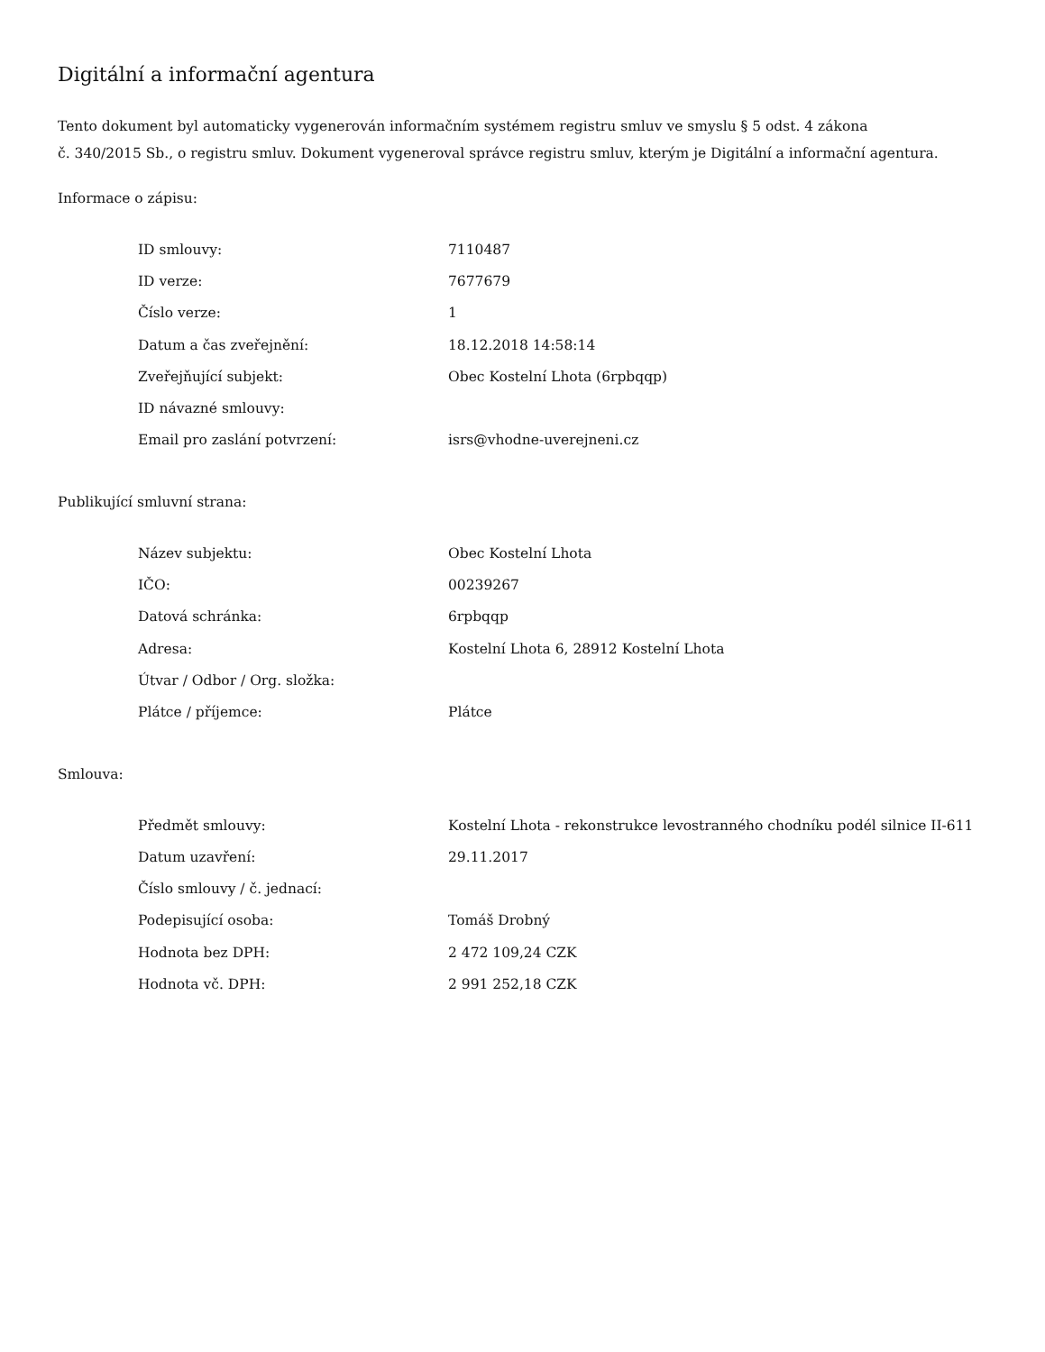Digitální a informační agentura
Tento dokument byl automaticky vygenerován informačním systémem registru smluv ve smyslu § 5 odst. 4 zákona
č. 340/2015 Sb., o registru smluv. Dokument vygeneroval správce registru smluv, kterým je Digitální a informační agentura.
Informace o zápisu:
| ID smlouvy: | 7110487 |
| ID verze: | 7677679 |
| Číslo verze: | 1 |
| Datum a čas zveřejnění: | 18.12.2018 14:58:14 |
| Zveřejňující subjekt: | Obec Kostelní Lhota (6rpbqqp) |
| ID návazné smlouvy: | |
| Email pro zaslání potvrzení: | isrs@vhodne-uverejneni.cz |
Publikující smluvní strana:
| Název subjektu: | Obec Kostelní Lhota |
| IČO: | 00239267 |
| Datová schránka: | 6rpbqqp |
| Adresa: | Kostelní Lhota 6, 28912 Kostelní Lhota |
| Útvar / Odbor / Org. složka: | |
| Plátce / příjemce: | Plátce |
Smlouva:
| Předmět smlouvy: | Kostelní Lhota - rekonstrukce levostranného chodníku podél silnice II-611 |
| Datum uzavření: | 29.11.2017 |
| Číslo smlouvy / č. jednací: | |
| Podepisující osoba: | Tomáš Drobný |
| Hodnota bez DPH: | 2 472 109,24 CZK |
| Hodnota vč. DPH: | 2 991 252,18 CZK |